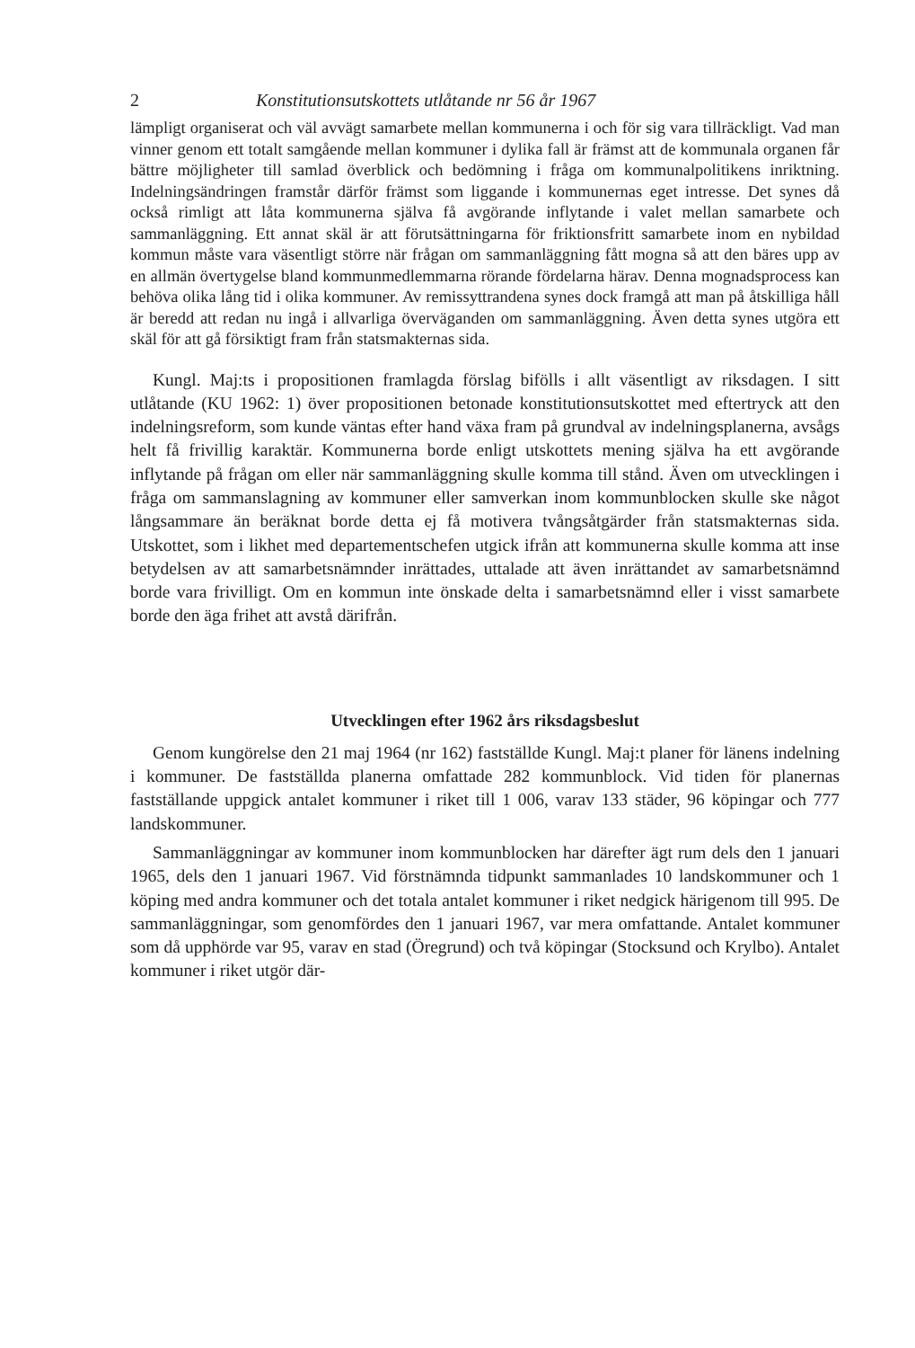2 Konstitutionsutskottets utlåtande nr 56 år 1967
lämpligt organiserat och väl avvägt samarbete mellan kommunerna i och för sig vara tillräckligt. Vad man vinner genom ett totalt samgående mellan kommuner i dylika fall är främst att de kommunala organen får bättre möjligheter till samlad överblick och bedömning i fråga om kommunalpolitikens inriktning. Indelningsändringen framstår därför främst som liggande i kommunernas eget intresse. Det synes då också rimligt att låta kommunerna själva få avgörande inflytande i valet mellan samarbete och sammanläggning. Ett annat skäl är att förutsättningarna för friktionsfritt samarbete inom en nybildad kommun måste vara väsentligt större när frågan om sammanläggning fått mogna så att den bäres upp av en allmän övertygelse bland kommunmedlemmarna rörande fördelarna härav. Denna mognadsprocess kan behöva olika lång tid i olika kommuner. Av remissyttrandena synes dock framgå att man på åtskilliga håll är beredd att redan nu ingå i allvarliga överväganden om sammanläggning. Även detta synes utgöra ett skäl för att gå försiktigt fram från statsmakternas sida.
Kungl. Maj:ts i propositionen framlagda förslag bifölls i allt väsentligt av riksdagen. I sitt utlåtande (KU 1962: 1) över propositionen betonade konstitutionsutskottet med eftertryck att den indelningsreform, som kunde väntas efter hand växa fram på grundval av indelningsplanerna, avsågs helt få frivillig karaktär. Kommunerna borde enligt utskottets mening själva ha ett avgörande inflytande på frågan om eller när sammanläggning skulle komma till stånd. Även om utvecklingen i fråga om sammanslagning av kommuner eller samverkan inom kommunblocken skulle ske något långsammare än beräknat borde detta ej få motivera tvångsåtgärder från statsmakternas sida. Utskottet, som i likhet med departementschefen utgick ifrån att kommunerna skulle komma att inse betydelsen av att samarbetsnämnder inrättades, uttalade att även inrättandet av samarbetsnämnd borde vara frivilligt. Om en kommun inte önskade delta i samarbetsnämnd eller i visst samarbete borde den äga frihet att avstå därifrån.
Utvecklingen efter 1962 års riksdagsbeslut
Genom kungörelse den 21 maj 1964 (nr 162) fastställde Kungl. Maj:t planer för länens indelning i kommuner. De fastställda planerna omfattade 282 kommunblock. Vid tiden för planernas fastställande uppgick antalet kommuner i riket till 1 006, varav 133 städer, 96 köpingar och 777 landskommuner.
Sammanläggningar av kommuner inom kommunblocken har därefter ägt rum dels den 1 januari 1965, dels den 1 januari 1967. Vid förstnämnda tidpunkt sammanlades 10 landskommuner och 1 köping med andra kommuner och det totala antalet kommuner i riket nedgick härigenom till 995. De sammanläggningar, som genomfördes den 1 januari 1967, var mera omfattande. Antalet kommuner som då upphörde var 95, varav en stad (Öregrund) och två köpingar (Stocksund och Krylbo). Antalet kommuner i riket utgör där-